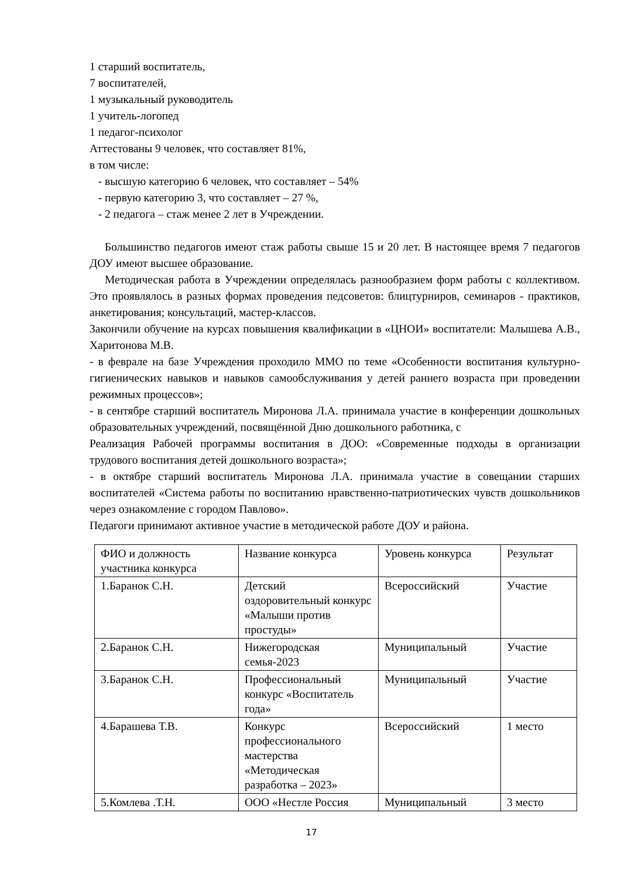1 старший воспитатель,
7 воспитателей,
1 музыкальный руководитель
1 учитель-логопед
1 педагог-психолог
Аттестованы 9 человек, что составляет 81%,
в том числе:
- высшую категорию 6 человек, что составляет – 54%
- первую категорию 3, что составляет – 27 %,
- 2 педагога – стаж менее 2 лет в Учреждении.
Большинство педагогов имеют стаж работы свыше 15 и 20 лет. В настоящее время 7 педагогов ДОУ имеют высшее образование.
Методическая работа в Учреждении определялась разнообразием форм работы с коллективом. Это проявлялось в разных формах проведения педсоветов: блицтурниров, семинаров - практиков, анкетирования; консультаций, мастер-классов.
Закончили обучение на курсах повышения квалификации в «ЦНОИ» воспитатели: Малышева А.В., Харитонова М.В.
- в феврале на базе Учреждения проходило ММО по теме «Особенности воспитания культурно-гигиенических навыков и навыков самообслуживания у детей раннего возраста при проведении режимных процессов»;
- в сентябре старший воспитатель Миронова Л.А. принимала участие в конференции дошкольных образовательных учреждений, посвящённой Дню дошкольного работника, с
Реализация Рабочей программы воспитания в ДОО: «Современные подходы в организации трудового воспитания детей дошкольного возраста»;
- в октябре старший воспитатель Миронова Л.А. принимала участие в совещании старших воспитателей «Система работы по воспитанию нравственно-патриотических чувств дошкольников через ознакомление с городом Павлово».
Педагоги принимают активное участие в методической работе ДОУ и района.
| ФИО и должность участника конкурса | Название конкурса | Уровень конкурса | Результат |
| 1.Баранок С.Н. | Детский оздоровительный конкурс «Малыши против простуды» | Всероссийский | Участие |
| 2.Баранок С.Н. | Нижегородская семья-2023 | Муниципальный | Участие |
| 3.Баранок С.Н. | Профессиональный конкурс «Воспитатель года» | Муниципальный | Участие |
| 4.Барашева Т.В. | Конкурс профессионального мастерства «Методическая разработка – 2023» | Всероссийский | 1 место |
| 5.Комлева .Т.Н. | ООО «Нестле Россия | Муниципальный | 3 место |
17